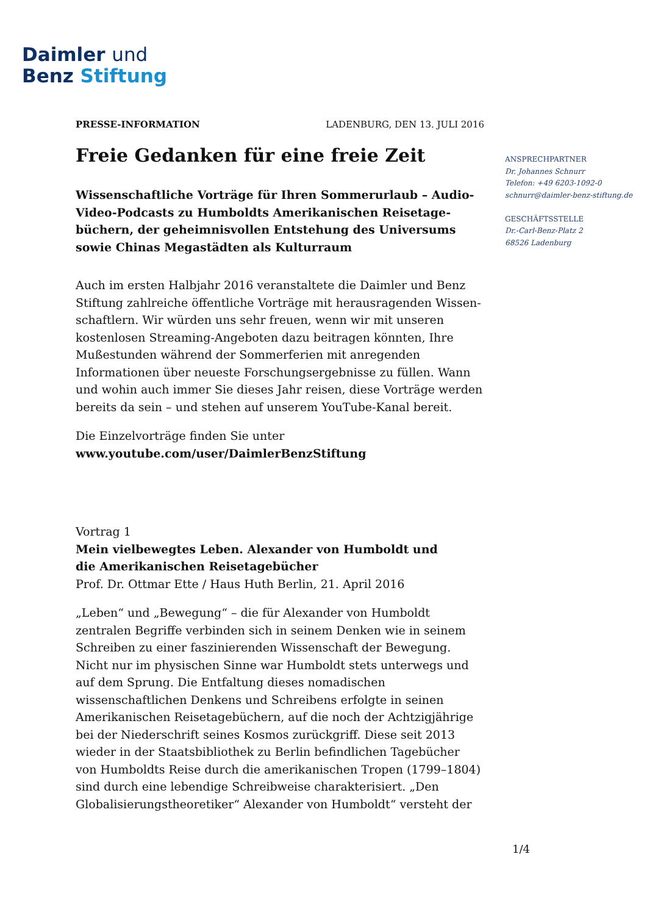Daimler und
Benz Stiftung
PRESSE-INFORMATION LADENBURG, DEN 13. JULI 2016
Freie Gedanken für eine freie Zeit
Wissenschaftliche Vorträge für Ihren Sommerurlaub – Audio-Video-Podcasts zu Humboldts Amerikanischen Reisetage­büchern, der geheimnisvollen Entstehung des Universums sowie Chinas Megastädten als Kulturraum
Auch im ersten Halbjahr 2016 veranstaltete die Daimler und Benz Stiftung zahlreiche öffentliche Vorträge mit herausragenden Wissen­schaftlern. Wir würden uns sehr freuen, wenn wir mit unseren kosten­losen Streaming-Angeboten dazu beitragen könnten, Ihre Mußestunden während der Sommerferien mit anregenden Informationen über neueste Forschungsergebnisse zu füllen. Wann und wohin auch immer Sie dieses Jahr reisen, diese Vorträge werden bereits da sein – und stehen auf unserem YouTube-Kanal bereit.
Die Einzelvorträge finden Sie unter
www.youtube.com/user/DaimlerBenzStiftung
Vortrag 1
Mein vielbewegtes Leben. Alexander von Humboldt und
die Amerikanischen Reisetagebücher
Prof. Dr. Ottmar Ette / Haus Huth Berlin, 21. April 2016
„Leben“ und „Bewegung“ – die für Alexander von Humboldt zentralen Begriffe verbinden sich in seinem Denken wie in seinem Schreiben zu einer faszinierenden Wissenschaft der Bewegung. Nicht nur im physi­schen Sinne war Humboldt stets unterwegs und auf dem Sprung. Die Entfaltung dieses nomadischen wissenschaftlichen Denkens und Schrei­bens erfolgte in seinen Amerikanischen Reisetagebüchern, auf die noch der Achtzigjährige bei der Niederschrift seines Kosmos zurückgriff. Diese seit 2013 wieder in der Staatsbibliothek zu Berlin befindlichen Tagebücher von Humboldts Reise durch die amerikanischen Tropen (1799–1804) sind durch eine lebendige Schreibweise charakterisiert. „Den Globalisierungstheoretiker“ Alexander von Humboldt“ versteht der
ANSPRECHPARTNER
Dr. Johannes Schnurr
Telefon: +49 6203-1092-0
schnurr@daimler-benz-stiftung.de
GESCHÄFTSSTELLE
Dr.-Carl-Benz-Platz 2
68526 Ladenburg
1/4